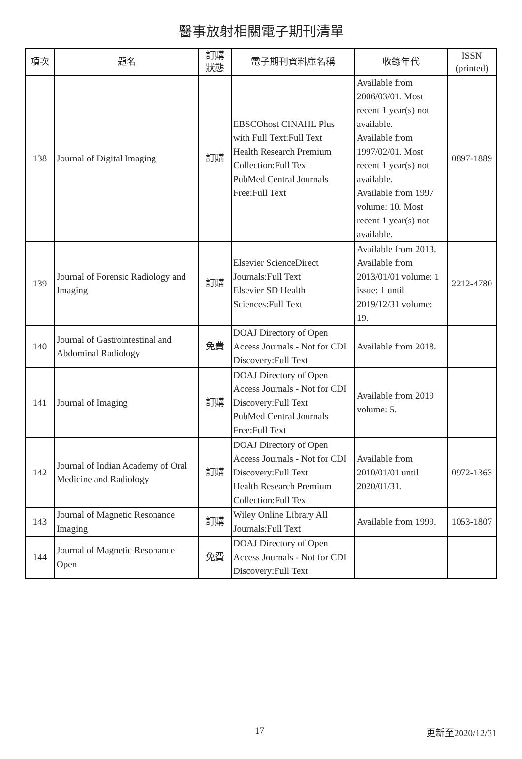醫事放射相關電子期刊清單
| 項次 | 題名 | 訂購 狀態 | 電子期刊資料庫名稱 | 收錄年代 | ISSN (printed) |
| --- | --- | --- | --- | --- | --- |
| 138 | Journal of Digital Imaging | 訂購 | EBSCOhost CINAHL Plus with Full Text:Full Text Health Research Premium Collection:Full Text PubMed Central Journals Free:Full Text | Available from 2006/03/01. Most recent 1 year(s) not available. Available from 1997/02/01. Most recent 1 year(s) not available. Available from 1997 volume: 10. Most recent 1 year(s) not available. | 0897-1889 |
| 139 | Journal of Forensic Radiology and Imaging | 訂購 | Elsevier ScienceDirect Journals:Full Text Elsevier SD Health Sciences:Full Text | Available from 2013. Available from 2013/01/01 volume: 1 issue: 1 until 2019/12/31 volume: 19. | 2212-4780 |
| 140 | Journal of Gastrointestinal and Abdominal Radiology | 免費 | DOAJ Directory of Open Access Journals - Not for CDI Discovery:Full Text | Available from 2018. | |
| 141 | Journal of Imaging | 訂購 | DOAJ Directory of Open Access Journals - Not for CDI Discovery:Full Text PubMed Central Journals Free:Full Text | Available from 2019 volume: 5. | |
| 142 | Journal of Indian Academy of Oral Medicine and Radiology | 訂購 | DOAJ Directory of Open Access Journals - Not for CDI Discovery:Full Text Health Research Premium Collection:Full Text | Available from 2010/01/01 until 2020/01/31. | 0972-1363 |
| 143 | Journal of Magnetic Resonance Imaging | 訂購 | Wiley Online Library All Journals:Full Text | Available from 1999. | 1053-1807 |
| 144 | Journal of Magnetic Resonance Open | 免費 | DOAJ Directory of Open Access Journals - Not for CDI Discovery:Full Text | | |
17 更新至2020/12/31